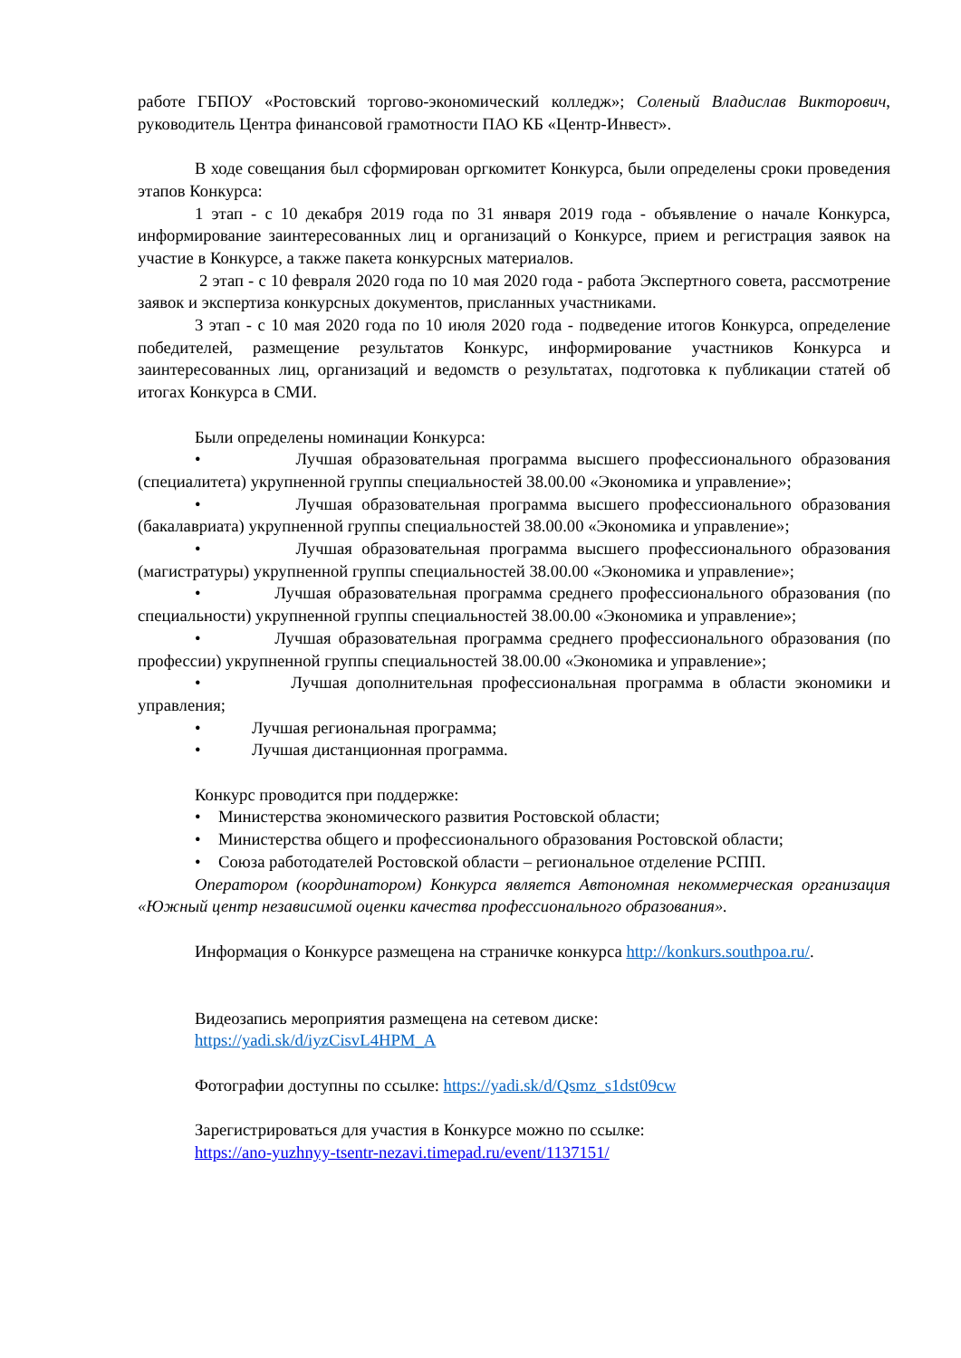работе ГБПОУ «Ростовский торгово-экономический колледж»; Соленый Владислав Викторович, руководитель Центра финансовой грамотности ПАО КБ «Центр-Инвест».
В ходе совещания был сформирован оргкомитет Конкурса, были определены сроки проведения этапов Конкурса:
1 этап - с 10 декабря 2019 года по 31 января 2019 года - объявление о начале Конкурса, информирование заинтересованных лиц и организаций о Конкурсе, прием и регистрация заявок на участие в Конкурсе, а также пакета конкурсных материалов.
2 этап - с 10 февраля 2020 года по 10 мая 2020 года - работа Экспертного совета, рассмотрение заявок и экспертиза конкурсных документов, присланных участниками.
3 этап - с 10 мая 2020 года по 10 июля 2020 года - подведение итогов Конкурса, определение победителей, размещение результатов Конкурс, информирование участников Конкурса и заинтересованных лиц, организаций и ведомств о результатах, подготовка к публикации статей об итогах Конкурса в СМИ.
Были определены номинации Конкурса:
• Лучшая образовательная программа высшего профессионального образования (специалитета) укрупненной группы специальностей 38.00.00 «Экономика и управление»;
• Лучшая образовательная программа высшего профессионального образования (бакалавриата) укрупненной группы специальностей 38.00.00 «Экономика и управление»;
• Лучшая образовательная программа высшего профессионального образования (магистратуры) укрупненной группы специальностей 38.00.00 «Экономика и управление»;
• Лучшая образовательная программа среднего профессионального образования (по специальности) укрупненной группы специальностей 38.00.00 «Экономика и управление»;
• Лучшая образовательная программа среднего профессионального образования (по профессии) укрупненной группы специальностей 38.00.00 «Экономика и управление»;
• Лучшая дополнительная профессиональная программа в области экономики и управления;
• Лучшая региональная программа;
• Лучшая дистанционная программа.
Конкурс проводится при поддержке:
• Министерства экономического развития Ростовской области;
• Министерства общего и профессионального образования Ростовской области;
• Союза работодателей Ростовской области – региональное отделение РСПП.
Оператором (координатором) Конкурса является Автономная некоммерческая организация «Южный центр независимой оценки качества профессионального образования».
Информация о Конкурсе размещена на страничке конкурса http://konkurs.southpoa.ru/.
Видеозапись мероприятия размещена на сетевом диске:
https://yadi.sk/d/iyzCisvL4HPM_A
Фотографии доступны по ссылке: https://yadi.sk/d/Qsmz_s1dst09cw
Зарегистрироваться для участия в Конкурсе можно по ссылке:
https://ano-yuzhnyy-tsentr-nezavi.timepad.ru/event/1137151/